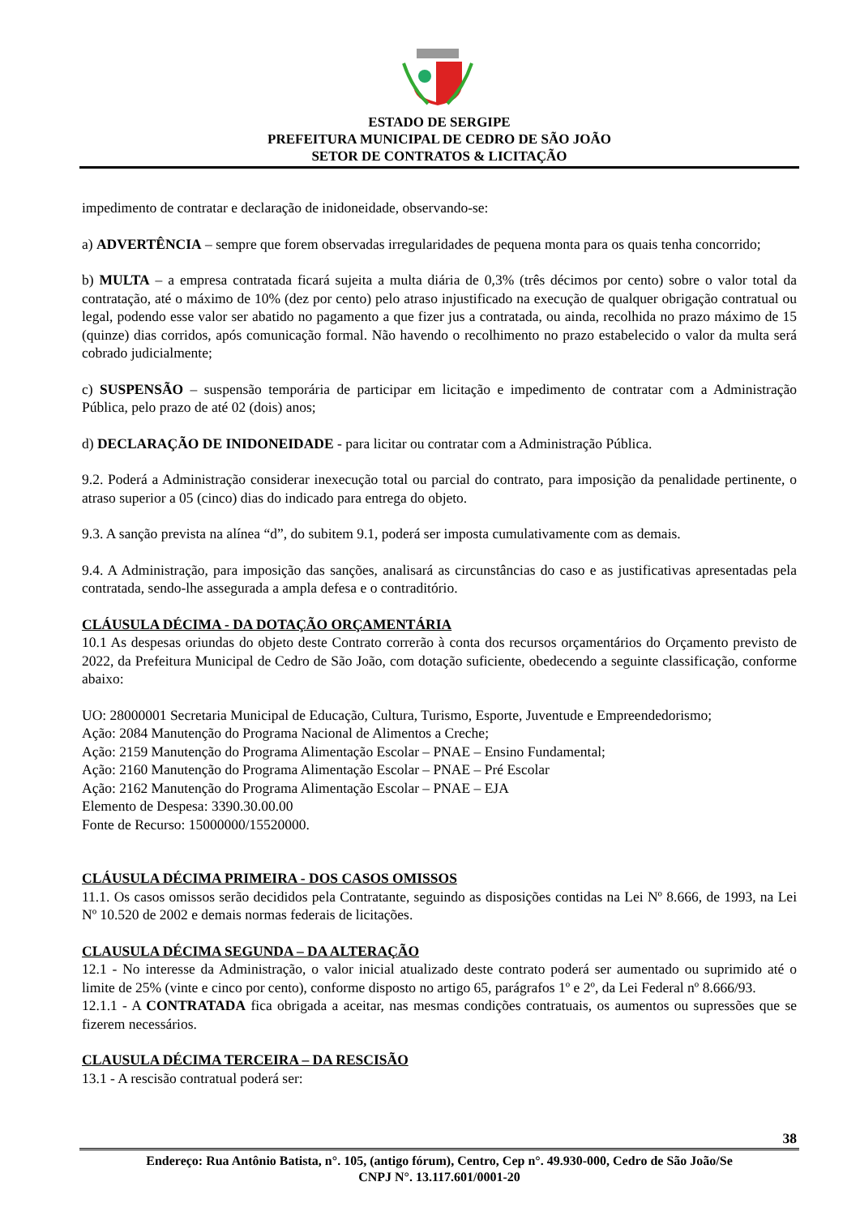ESTADO DE SERGIPE
PREFEITURA MUNICIPAL DE CEDRO DE SÃO JOÃO
SETOR DE CONTRATOS & LICITAÇÃO
impedimento de contratar e declaração de inidoneidade, observando-se:
a) ADVERTÊNCIA – sempre que forem observadas irregularidades de pequena monta para os quais tenha concorrido;
b) MULTA – a empresa contratada ficará sujeita a multa diária de 0,3% (três décimos por cento) sobre o valor total da contratação, até o máximo de 10% (dez por cento) pelo atraso injustificado na execução de qualquer obrigação contratual ou legal, podendo esse valor ser abatido no pagamento a que fizer jus a contratada, ou ainda, recolhida no prazo máximo de 15 (quinze) dias corridos, após comunicação formal. Não havendo o recolhimento no prazo estabelecido o valor da multa será cobrado judicialmente;
c) SUSPENSÃO – suspensão temporária de participar em licitação e impedimento de contratar com a Administração Pública, pelo prazo de até 02 (dois) anos;
d) DECLARAÇÃO DE INIDONEIDADE - para licitar ou contratar com a Administração Pública.
9.2. Poderá a Administração considerar inexecução total ou parcial do contrato, para imposição da penalidade pertinente, o atraso superior a 05 (cinco) dias do indicado para entrega do objeto.
9.3. A sanção prevista na alínea “d”, do subitem 9.1, poderá ser imposta cumulativamente com as demais.
9.4. A Administração, para imposição das sanções, analisará as circunstâncias do caso e as justificativas apresentadas pela contratada, sendo-lhe assegurada a ampla defesa e o contraditório.
CLÁUSULA DÉCIMA - DA DOTAÇÃO ORÇAMENTÁRIA
10.1 As despesas oriundas do objeto deste Contrato correrão à conta dos recursos orçamentários do Orçamento previsto de 2022, da Prefeitura Municipal de Cedro de São João, com dotação suficiente, obedecendo a seguinte classificação, conforme abaixo:
UO: 28000001 Secretaria Municipal de Educação, Cultura, Turismo, Esporte, Juventude e Empreendedorismo;
Ação: 2084 Manutenção do Programa Nacional de Alimentos a Creche;
Ação: 2159 Manutenção do Programa Alimentação Escolar – PNAE – Ensino Fundamental;
Ação: 2160 Manutenção do Programa Alimentação Escolar – PNAE – Pré Escolar
Ação: 2162 Manutenção do Programa Alimentação Escolar – PNAE – EJA
Elemento de Despesa: 3390.30.00.00
Fonte de Recurso: 15000000/15520000.
CLÁUSULA DÉCIMA PRIMEIRA - DOS CASOS OMISSOS
11.1. Os casos omissos serão decididos pela Contratante, seguindo as disposições contidas na Lei Nº 8.666, de 1993, na Lei Nº 10.520 de 2002 e demais normas federais de licitações.
CLAUSULA DÉCIMA SEGUNDA – DA ALTERAÇÃO
12.1 - No interesse da Administração, o valor inicial atualizado deste contrato poderá ser aumentado ou suprimido até o limite de 25% (vinte e cinco por cento), conforme disposto no artigo 65, parágrafos 1º e 2º, da Lei Federal nº 8.666/93.
12.1.1 - A CONTRATADA fica obrigada a aceitar, nas mesmas condições contratuais, os aumentos ou supressões que se fizerem necessários.
CLAUSULA DÉCIMA TERCEIRA – DA RESCISÃO
13.1 - A rescisão contratual poderá ser:
38
Endereço: Rua Antônio Batista, n°. 105, (antigo fórum), Centro, Cep n°. 49.930-000, Cedro de São João/Se
CNPJ N°. 13.117.601/0001-20